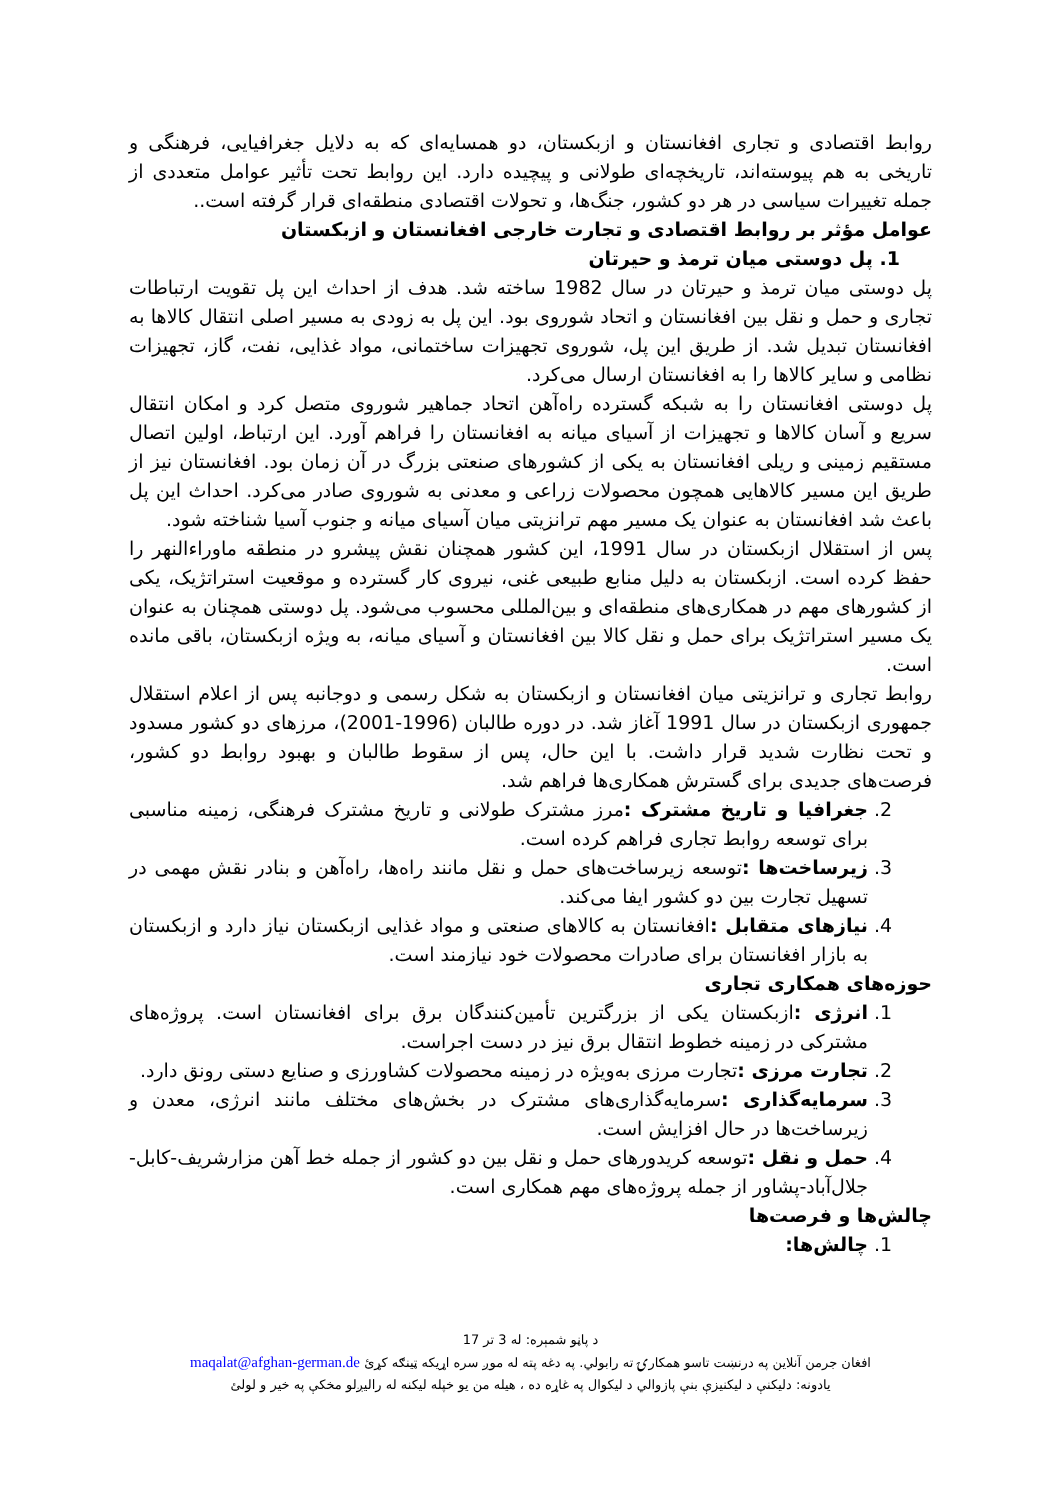روابط اقتصادی و تجاری افغانستان و ازبکستان، دو همسایه‌ای که به دلایل جغرافیایی، فرهنگی و تاریخی به هم پیوسته‌اند، تاریخچه‌ای طولانی و پیچیده دارد. این روابط تحت تأثیر عوامل متعددی از جمله تغییرات سیاسی در هر دو کشور، جنگ‌ها، و تحولات اقتصادی منطقه‌ای قرار گرفته است..
عوامل مؤثر بر روابط اقتصادی و تجارت خارجی افغانستان و ازبکستان
1. پل دوستی میان ترمذ و حیرتان
پل دوستی میان ترمذ و حیرتان در سال 1982 ساخته شد. هدف از احداث این پل تقویت ارتباطات تجاری و حمل و نقل بین افغانستان و اتحاد شوروی بود. این پل به زودی به مسیر اصلی انتقال کالاها به افغانستان تبدیل شد. از طریق این پل، شوروی تجهیزات ساختمانی، مواد غذایی، نفت، گاز، تجهیزات نظامی و سایر کالاها را به افغانستان ارسال می‌کرد.
پل دوستی افغانستان را به شبکه گسترده راه‌آهن اتحاد جماهیر شوروی متصل کرد و امکان انتقال سریع و آسان کالاها و تجهیزات از آسیای میانه به افغانستان را فراهم آورد. این ارتباط، اولین اتصال مستقیم زمینی و ریلی افغانستان به یکی از کشورهای صنعتی بزرگ در آن زمان بود. افغانستان نیز از طریق این مسیر کالاهایی همچون محصولات زراعی و معدنی به شوروی صادر می‌کرد. احداث این پل باعث شد افغانستان به عنوان یک مسیر مهم ترانزیتی میان آسیای میانه و جنوب آسیا شناخته شود.
پس از استقلال ازبکستان در سال 1991، این کشور همچنان نقش پیشرو در منطقه ماوراءالنهر را حفظ کرده است. ازبکستان به دلیل منابع طبیعی غنی، نیروی کار گسترده و موقعیت استراتژیک، یکی از کشورهای مهم در همکاری‌های منطقه‌ای و بین‌المللی محسوب می‌شود. پل دوستی همچنان به عنوان یک مسیر استراتژیک برای حمل و نقل کالا بین افغانستان و آسیای میانه، به ویژه ازبکستان، باقی مانده است.
روابط تجاری و ترانزیتی میان افغانستان و ازبکستان به شکل رسمی و دوجانبه پس از اعلام استقلال جمهوری ازبکستان در سال 1991 آغاز شد. در دوره طالبان (1996-2001)، مرزهای دو کشور مسدود و تحت نظارت شدید قرار داشت. با این حال، پس از سقوط طالبان و بهبود روابط دو کشور، فرصت‌های جدیدی برای گسترش همکاری‌ها فراهم شد.
2. جغرافیا و تاریخ مشترک : مرز مشترک طولانی و تاریخ مشترک فرهنگی، زمینه مناسبی برای توسعه روابط تجاری فراهم کرده است.
3. زیرساخت‌ها : توسعه زیرساخت‌های حمل و نقل مانند راه‌ها، راه‌آهن و بنادر نقش مهمی در تسهیل تجارت بین دو کشور ایفا می‌کند.
4. نیازهای متقابل : افغانستان به کالاهای صنعتی و مواد غذایی ازبکستان نیاز دارد و ازبکستان به بازار افغانستان برای صادرات محصولات خود نیازمند است.
حوزه‌های همکاری تجاری
1. انرژی : ازبکستان یکی از بزرگترین تأمین‌کنندگان برق برای افغانستان است. پروژه‌های مشترکی در زمینه خطوط انتقال برق نیز در دست اجراست.
2. تجارت مرزی : تجارت مرزی به‌ویژه در زمینه محصولات کشاورزی و صنایع دستی رونق دارد.
3. سرمایه‌گذاری : سرمایه‌گذاری‌های مشترک در بخش‌های مختلف مانند انرژی، معدن و زیرساخت‌ها در حال افزایش است.
4. حمل و نقل : توسعه کریدورهای حمل و نقل بین دو کشور از جمله خط آهن مزارشریف-کابل-جلال‌آباد-پشاور از جمله پروژه‌های مهم همکاری است.
چالش‌ها و فرصت‌ها
1. چالش‌ها:
د پاڼو شمېره: له 3 تر 17
افغان جرمن آنلاين په درنښت تاسو همکارۍ ته رابولي. په دغه پته له موږ سره اړيکه ټينګه کړئ maqalat@afghan-german.de
يادونه: دليکنې د ليکنيزې بنې پازوالي د ليکوال په غاړه ده ، هيله من يو خپله ليکنه له راليږلو مخکې په خير و لولئ